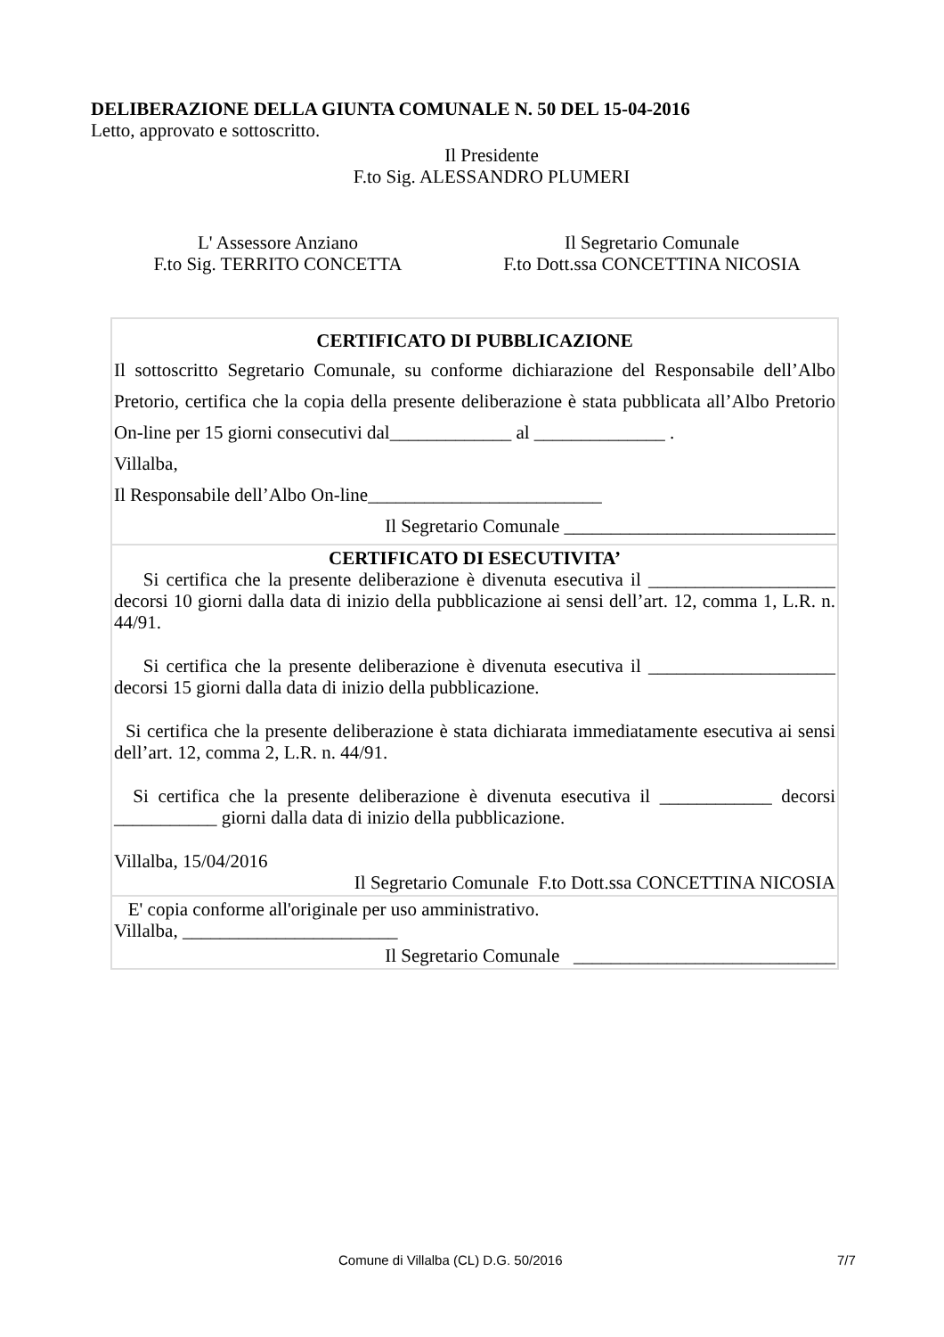DELIBERAZIONE DELLA GIUNTA COMUNALE N. 50 DEL 15-04-2016
Letto, approvato e sottoscritto.
Il Presidente
F.to Sig. ALESSANDRO PLUMERI
L' Assessore Anziano
F.to Sig. TERRITO CONCETTA
Il Segretario Comunale
F.to Dott.ssa CONCETTINA NICOSIA
| CERTIFICATO DI PUBBLICAZIONE Il sottoscritto Segretario Comunale, su conforme dichiarazione del Responsabile dell’Albo Pretorio, certifica che la copia della presente deliberazione è stata pubblicata all’Albo Pretorio On-line per 15 giorni consecutivi dal_____________ al ______________ . Villalba, Il Responsabile dell’Albo On-line_________________________ Il Segretario Comunale _____________________________ |
| CERTIFICATO DI ESECUTIVITA’ Si certifica che la presente deliberazione è divenuta esecutiva il ____________________ decorsi 10 giorni dalla data di inizio della pubblicazione ai sensi dell’art. 12, comma 1, L.R. n. 44/91. Si certifica che la presente deliberazione è divenuta esecutiva il ____________________ decorsi 15 giorni dalla data di inizio della pubblicazione. Si certifica che la presente deliberazione è stata dichiarata immediatamente esecutiva ai sensi dell’art. 12, comma 2, L.R. n. 44/91. Si certifica che la presente deliberazione è divenuta esecutiva il ____________ decorsi ___________ giorni dalla data di inizio della pubblicazione. Villalba, 15/04/2016 Il Segretario Comunale F.to Dott.ssa CONCETTINA NICOSIA |
| E' copia conforme all'originale per uso amministrativo. Villalba, _______________________ Il Segretario Comunale ____________________________ |
Comune di Villalba (CL) D.G. 50/2016 7/7